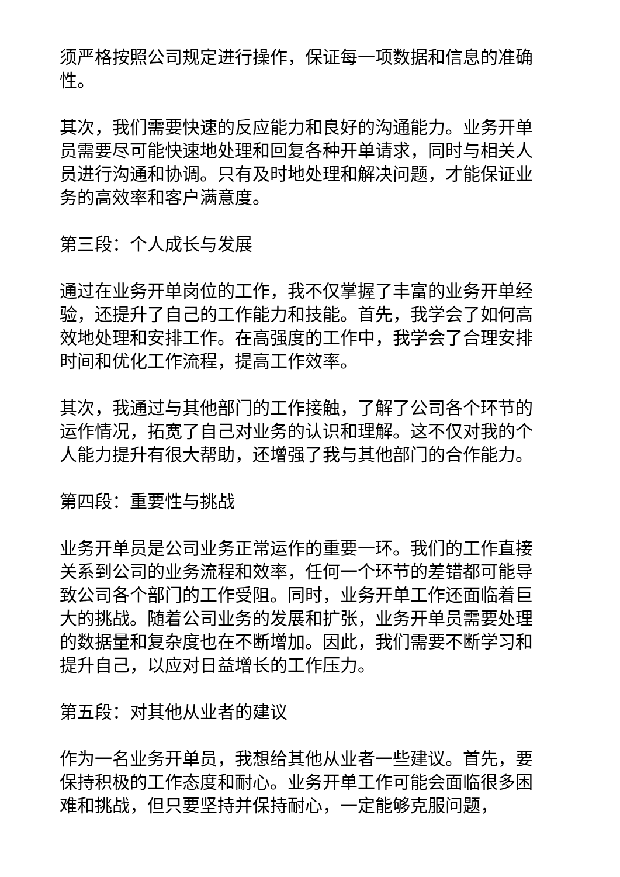须严格按照公司规定进行操作，保证每一项数据和信息的准确性。
其次，我们需要快速的反应能力和良好的沟通能力。业务开单员需要尽可能快速地处理和回复各种开单请求，同时与相关人员进行沟通和协调。只有及时地处理和解决问题，才能保证业务的高效率和客户满意度。
第三段：个人成长与发展
通过在业务开单岗位的工作，我不仅掌握了丰富的业务开单经验，还提升了自己的工作能力和技能。首先，我学会了如何高效地处理和安排工作。在高强度的工作中，我学会了合理安排时间和优化工作流程，提高工作效率。
其次，我通过与其他部门的工作接触，了解了公司各个环节的运作情况，拓宽了自己对业务的认识和理解。这不仅对我的个人能力提升有很大帮助，还增强了我与其他部门的合作能力。
第四段：重要性与挑战
业务开单员是公司业务正常运作的重要一环。我们的工作直接关系到公司的业务流程和效率，任何一个环节的差错都可能导致公司各个部门的工作受阻。同时，业务开单工作还面临着巨大的挑战。随着公司业务的发展和扩张，业务开单员需要处理的数据量和复杂度也在不断增加。因此，我们需要不断学习和提升自己，以应对日益增长的工作压力。
第五段：对其他从业者的建议
作为一名业务开单员，我想给其他从业者一些建议。首先，要保持积极的工作态度和耐心。业务开单工作可能会面临很多困难和挑战，但只要坚持并保持耐心，一定能够克服问题，